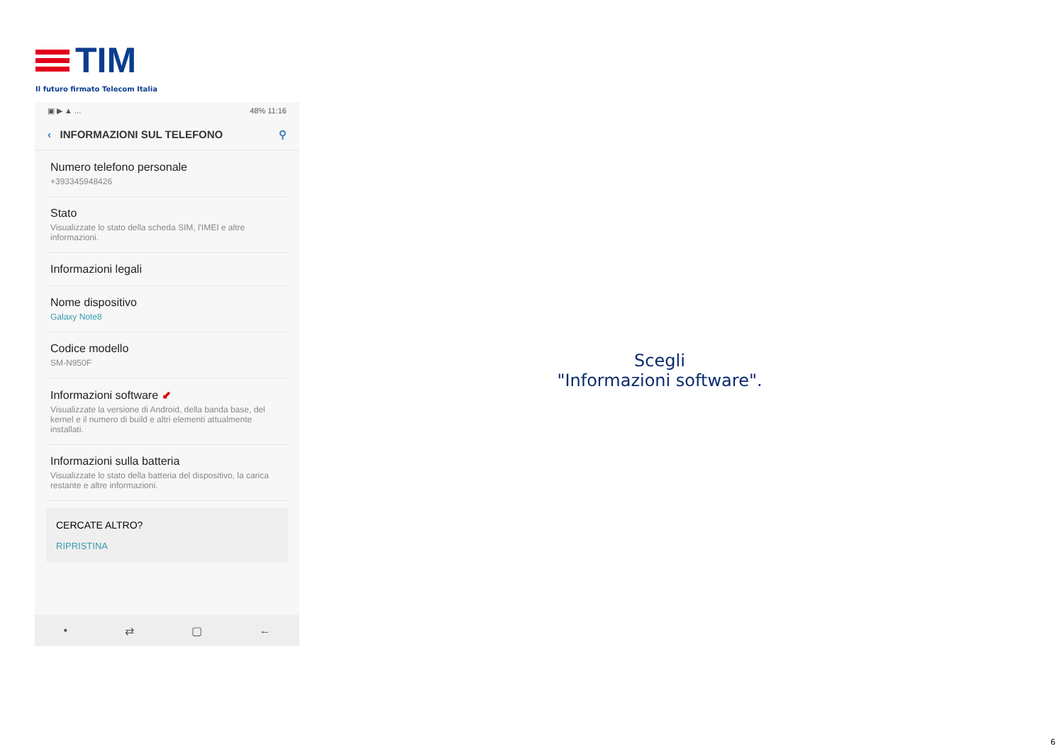TIM
Il futuro firmato Telecom Italia
▣ ▶ ▲ ... 48% 11:16
‹ INFORMAZIONI SUL TELEFONO ⚲
Numero telefono personale
+393345948426
Stato
Visualizzate lo stato della scheda SIM, l'IMEI e altre informazioni.
Informazioni legali
Nome dispositivo
Galaxy Note8
Codice modello
SM-N950F
Informazioni software ⬋
Visualizzate la versione di Android, della banda base, del kernel e il numero di build e altri elementi attualmente installati.
Informazioni sulla batteria
Visualizzate lo stato della batteria del dispositivo, la carica restante e altre informazioni.
CERCATE ALTRO?
RIPRISTINA
• ⇄ ▢ ←
Scegli
"Informazioni software".
6